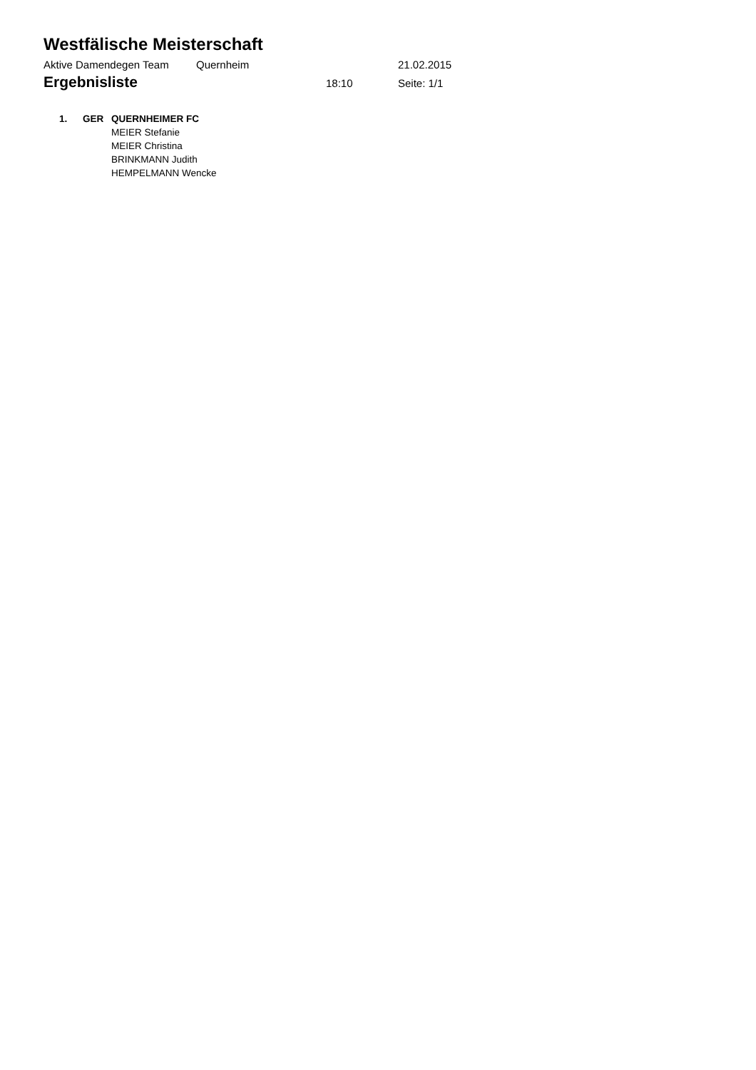Westfälische Meisterschaft
Aktive Damendegen Team Quernheim 21.02.2015
Ergebnisliste
18:10 Seite: 1/1
1. GER QUERNHEIMER FC
MEIER Stefanie
MEIER Christina
BRINKMANN Judith
HEMPELMANN Wencke